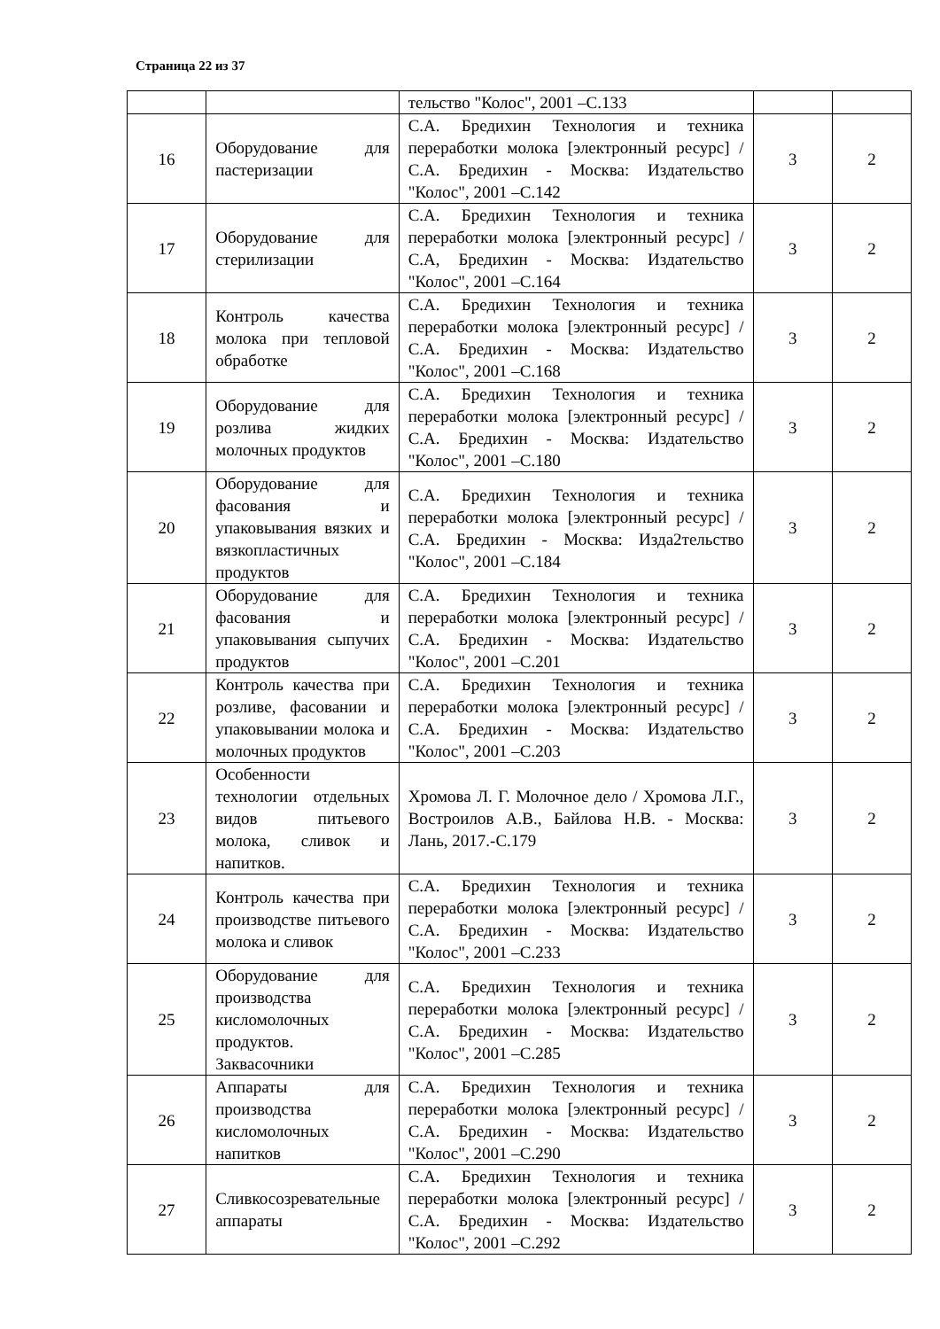Страница 22 из 37
| | | тельство "Колос", 2001 –С.133 | | |
| 16 | Оборудование для пастеризации | С.А. Бредихин Технология и техника переработки молока [электронный ресурс] / С.А. Бредихин - Москва: Издательство "Колос", 2001 –С.142 | 3 | 2 |
| 17 | Оборудование для стерилизации | С.А. Бредихин Технология и техника переработки молока [электронный ресурс] / С.А, Бредихин - Москва: Издательство "Колос", 2001 –С.164 | 3 | 2 |
| 18 | Контроль качества молока при тепловой обработке | С.А. Бредихин Технология и техника переработки молока [электронный ресурс] / С.А. Бредихин - Москва: Издательство "Колос", 2001 –С.168 | 3 | 2 |
| 19 | Оборудование для розлива жидких молочных продуктов | С.А. Бредихин Технология и техника переработки молока [электронный ресурс] / С.А. Бредихин - Москва: Издательство "Колос", 2001 –С.180 | 3 | 2 |
| 20 | Оборудование для фасования и упаковывания вязких и вязкопластичных продуктов | С.А. Бредихин Технология и техника переработки молока [электронный ресурс] / С.А. Бредихин - Москва: Изда2тельство "Колос", 2001 –С.184 | 3 | 2 |
| 21 | Оборудование для фасования и упаковывания сыпучих продуктов | С.А. Бредихин Технология и техника переработки молока [электронный ресурс] / С.А. Бредихин - Москва: Издательство "Колос", 2001 –С.201 | 3 | 2 |
| 22 | Контроль качества при розливе, фасовании и упаковывании молока и молочных продуктов | С.А. Бредихин Технология и техника переработки молока [электронный ресурс] / С.А. Бредихин - Москва: Издательство "Колос", 2001 –С.203 | 3 | 2 |
| 23 | Особенности технологии отдельных видов питьевого молока, сливок и напитков. | Хромова Л. Г. Молочное дело / Хромова Л.Г., Востроилов А.В., Байлова Н.В. - Москва: Лань, 2017.-С.179 | 3 | 2 |
| 24 | Контроль качества при производстве питьевого молока и сливок | С.А. Бредихин Технология и техника переработки молока [электронный ресурс] / С.А. Бредихин - Москва: Издательство "Колос", 2001 –С.233 | 3 | 2 |
| 25 | Оборудование для производства кисломолочных продуктов. Заквасочники | С.А. Бредихин Технология и техника переработки молока [электронный ресурс] / С.А. Бредихин - Москва: Издательство "Колос", 2001 –С.285 | 3 | 2 |
| 26 | Аппараты для производства кисломолочных напитков | С.А. Бредихин Технология и техника переработки молока [электронный ресурс] / С.А. Бредихин - Москва: Издательство "Колос", 2001 –С.290 | 3 | 2 |
| 27 | Сливкосозревательные аппараты | С.А. Бредихин Технология и техника переработки молока [электронный ресурс] / С.А. Бредихин - Москва: Издательство "Колос", 2001 –С.292 | 3 | 2 |